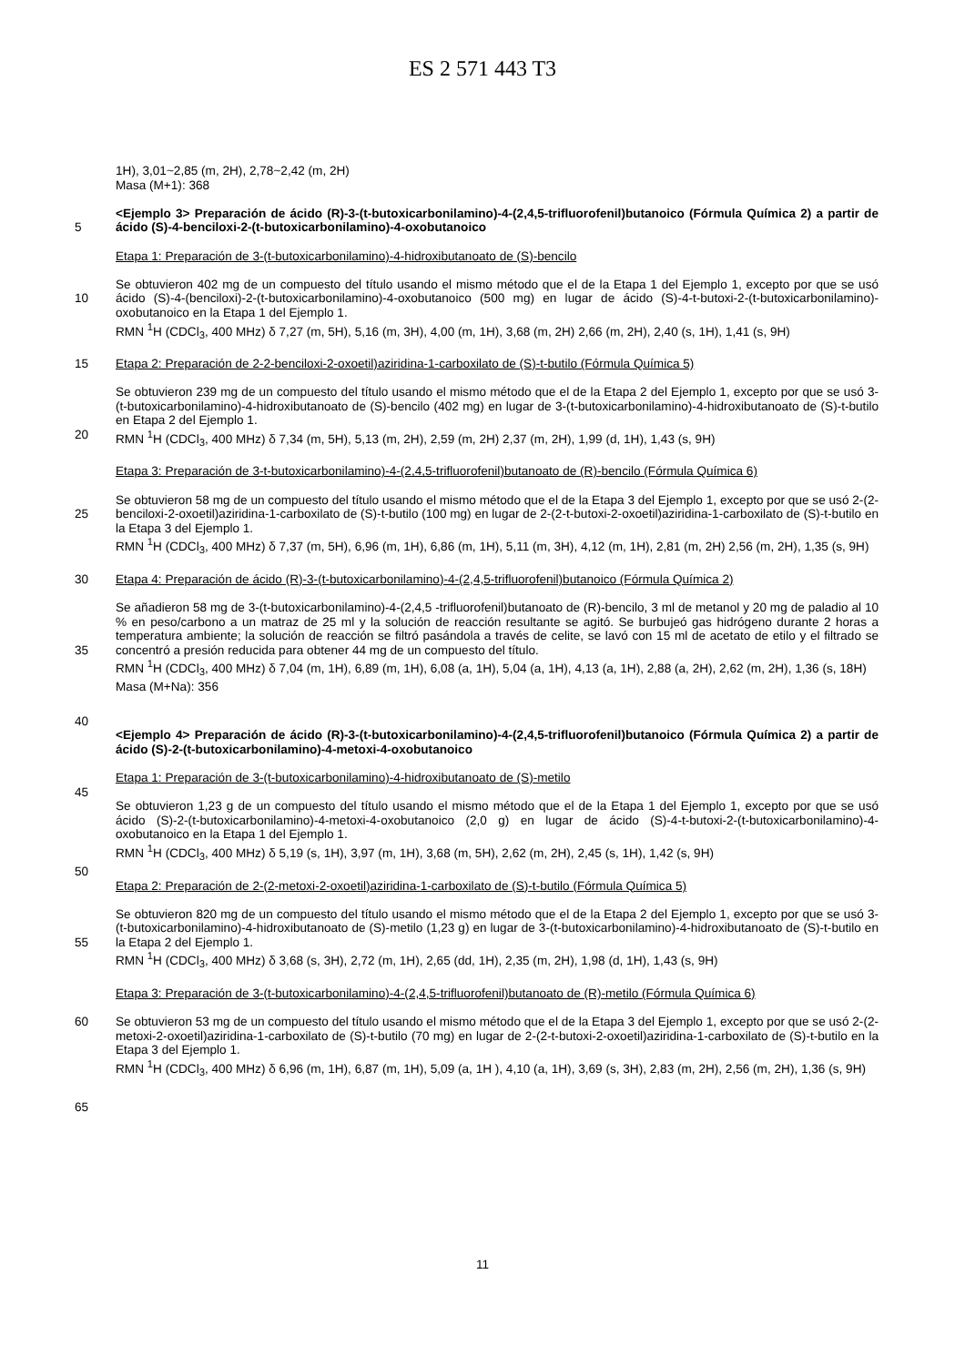ES 2 571 443 T3
1H), 3,01~2,85 (m, 2H), 2,78~2,42 (m, 2H)
Masa (M+1): 368
5 <Ejemplo 3> Preparación de ácido (R)-3-(t-butoxicarbonilamino)-4-(2,4,5-trifluorofenil)butanoico (Fórmula Química 2) a partir de ácido (S)-4-benciloxi-2-(t-butoxicarbonilamino)-4-oxobutanoico
Etapa 1: Preparación de 3-(t-butoxicarbonilamino)-4-hidroxibutanoato de (S)-bencilo
10 Se obtuvieron 402 mg de un compuesto del título usando el mismo método que el de la Etapa 1 del Ejemplo 1, excepto por que se usó ácido (S)-4-(benciloxi)-2-(t-butoxicarbonilamino)-4-oxobutanoico (500 mg) en lugar de ácido (S)-4-t-butoxi-2-(t-butoxicarbonilamino)-oxobutanoico en la Etapa 1 del Ejemplo 1.
RMN <sup>1</sup>H (CDCl<sub>3</sub>, 400 MHz) δ 7,27 (m, 5H), 5,16 (m, 3H), 4,00 (m, 1H), 3,68 (m, 2H) 2,66 (m, 2H), 2,40 (s, 1H), 1,41 (s, 9H)
15 Etapa 2: Preparación de 2-2-benciloxi-2-oxoetil)aziridina-1-carboxilato de (S)-t-butilo (Fórmula Química 5)
20 Se obtuvieron 239 mg de un compuesto del título usando el mismo método que el de la Etapa 2 del Ejemplo 1, excepto por que se usó 3-(t-butoxicarbonilamino)-4-hidroxibutanoato de (S)-bencilo (402 mg) en lugar de 3-(t-butoxicarbonilamino)-4-hidroxibutanoato de (S)-t-butilo en Etapa 2 del Ejemplo 1.
RMN <sup>1</sup>H (CDCl<sub>3</sub>, 400 MHz) δ 7,34 (m, 5H), 5,13 (m, 2H), 2,59 (m, 2H) 2,37 (m, 2H), 1,99 (d, 1H), 1,43 (s, 9H)
Etapa 3: Preparación de 3-t-butoxicarbonilamino)-4-(2,4,5-trifluorofenil)butanoato de (R)-bencilo (Fórmula Química 6)
25 Se obtuvieron 58 mg de un compuesto del título usando el mismo método que el de la Etapa 3 del Ejemplo 1, excepto por que se usó 2-(2-benciloxi-2-oxoetil)aziridina-1-carboxilato de (S)-t-butilo (100 mg) en lugar de 2-(2-t-butoxi-2-oxoetil)aziridina-1-carboxilato de (S)-t-butilo en la Etapa 3 del Ejemplo 1.
RMN <sup>1</sup>H (CDCl<sub>3</sub>, 400 MHz) δ 7,37 (m, 5H), 6,96 (m, 1H), 6,86 (m, 1H), 5,11 (m, 3H), 4,12 (m, 1H), 2,81 (m, 2H) 2,56 (m, 2H), 1,35 (s, 9H)
30 Etapa 4: Preparación de ácido (R)-3-(t-butoxicarbonilamino)-4-(2,4,5-trifluorofenil)butanoico (Fórmula Química 2)
35
40
Se añadieron 58 mg de 3-(t-butoxicarbonilamino)-4-(2,4,5 -trifluorofenil)butanoato de (R)-bencilo, 3 ml de metanol y 20 mg de paladio al 10 % en peso/carbono a un matraz de 25 ml y la solución de reacción resultante se agitó. Se burbujeó gas hidrógeno durante 2 horas a temperatura ambiente; la solución de reacción se filtró pasándola a través de celite, se lavó con 15 ml de acetato de etilo y el filtrado se concentró a presión reducida para obtener 44 mg de un compuesto del título.
RMN <sup>1</sup>H (CDCl<sub>3</sub>, 400 MHz) δ 7,04 (m, 1H), 6,89 (m, 1H), 6,08 (a, 1H), 5,04 (a, 1H), 4,13 (a, 1H), 2,88 (a, 2H), 2,62 (m, 2H), 1,36 (s, 18H)
Masa (M+Na): 356
<Ejemplo 4> Preparación de ácido (R)-3-(t-butoxicarbonilamino)-4-(2,4,5-trifluorofenil)butanoico (Fórmula Química 2) a partir de ácido (S)-2-(t-butoxicarbonilamino)-4-metoxi-4-oxobutanoico
Etapa 1: Preparación de 3-(t-butoxicarbonilamino)-4-hidroxibutanoato de (S)-metilo
45
Se obtuvieron 1,23 g de un compuesto del título usando el mismo método que el de la Etapa 1 del Ejemplo 1, excepto por que se usó ácido (S)-2-(t-butoxicarbonilamino)-4-metoxi-4-oxobutanoico (2,0 g) en lugar de ácido (S)-4-t-butoxi-2-(t-butoxicarbonilamino)-4-oxobutanoico en la Etapa 1 del Ejemplo 1.
RMN <sup>1</sup>H (CDCl<sub>3</sub>, 400 MHz) δ 5,19 (s, 1H), 3,97 (m, 1H), 3,68 (m, 5H), 2,62 (m, 2H), 2,45 (s, 1H), 1,42 (s, 9H)
50
Etapa 2: Preparación de 2-(2-metoxi-2-oxoetil)aziridina-1-carboxilato de (S)-t-butilo (Fórmula Química 5)
55 Se obtuvieron 820 mg de un compuesto del título usando el mismo método que el de la Etapa 2 del Ejemplo 1, excepto por que se usó 3-(t-butoxicarbonilamino)-4-hidroxibutanoato de (S)-metilo (1,23 g) en lugar de 3-(t-butoxicarbonilamino)-4-hidroxibutanoato de (S)-t-butilo en la Etapa 2 del Ejemplo 1.
RMN <sup>1</sup>H (CDCl<sub>3</sub>, 400 MHz) δ 3,68 (s, 3H), 2,72 (m, 1H), 2,65 (dd, 1H), 2,35 (m, 2H), 1,98 (d, 1H), 1,43 (s, 9H)
Etapa 3: Preparación de 3-(t-butoxicarbonilamino)-4-(2,4,5-trifluorofenil)butanoato de (R)-metilo (Fórmula Química 6)
60
65
Se obtuvieron 53 mg de un compuesto del título usando el mismo método que el de la Etapa 3 del Ejemplo 1, excepto por que se usó 2-(2-metoxi-2-oxoetil)aziridina-1-carboxilato de (S)-t-butilo (70 mg) en lugar de 2-(2-t-butoxi-2-oxoetil)aziridina-1-carboxilato de (S)-t-butilo en la Etapa 3 del Ejemplo 1.
RMN <sup>1</sup>H (CDCl<sub>3</sub>, 400 MHz) δ 6,96 (m, 1H), 6,87 (m, 1H), 5,09 (a, 1H ), 4,10 (a, 1H), 3,69 (s, 3H), 2,83 (m, 2H), 2,56 (m, 2H), 1,36 (s, 9H)
11